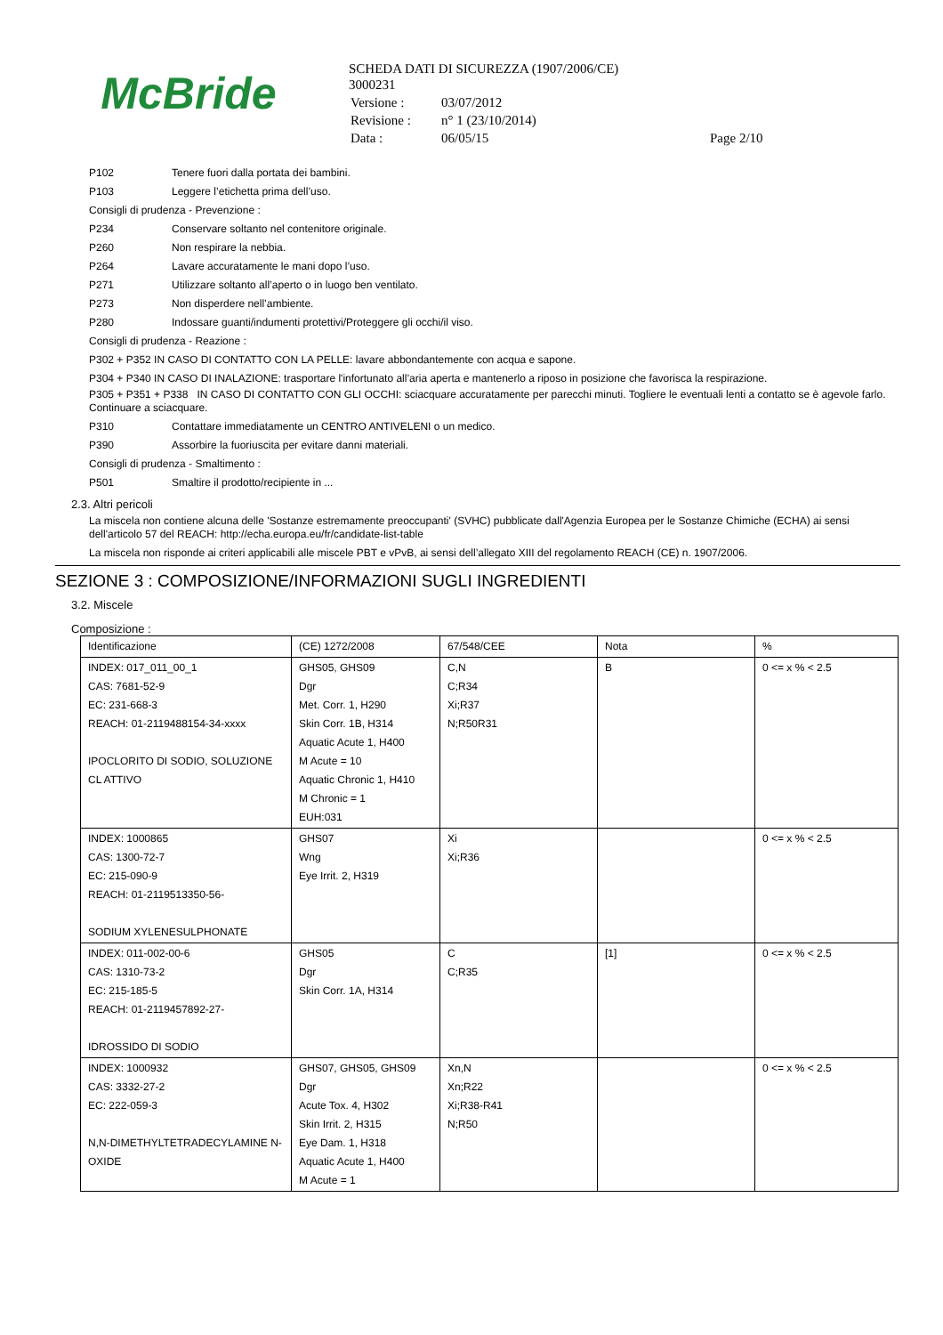McBride
SCHEDA DATI DI SICUREZZA (1907/2006/CE)
3000231
| Versione : | 03/07/2012 | |
| Revisione : | n° 1 (23/10/2014) | |
| Data : | 06/05/15 | Page 2/10 |
P102 Tenere fuori dalla portata dei bambini.
P103 Leggere l’etichetta prima dell’uso.
Consigli di prudenza - Prevenzione :
P234 Conservare soltanto nel contenitore originale.
P260 Non respirare la nebbia.
P264 Lavare accuratamente le mani dopo l’uso.
P271 Utilizzare soltanto all’aperto o in luogo ben ventilato.
P273 Non disperdere nell’ambiente.
P280 Indossare guanti/indumenti protettivi/Proteggere gli occhi/il viso.
Consigli di prudenza - Reazione :
P302 + P352 IN CASO DI CONTATTO CON LA PELLE: lavare abbondantemente con acqua e sapone.
P304 + P340 IN CASO DI INALAZIONE: trasportare l'infortunato all’aria aperta e mantenerlo a riposo in posizione che favorisca la respirazione.
P305 + P351 + P338 IN CASO DI CONTATTO CON GLI OCCHI: sciacquare accuratamente per parecchi minuti. Togliere le eventuali lenti a contatto se è agevole farlo. Continuare a sciacquare.
P310 Contattare immediatamente un CENTRO ANTIVELENI o un medico.
P390 Assorbire la fuoriuscita per evitare danni materiali.
Consigli di prudenza - Smaltimento :
P501 Smaltire il prodotto/recipiente in ...
2.3. Altri pericoli
La miscela non contiene alcuna delle 'Sostanze estremamente preoccupanti' (SVHC) pubblicate dall'Agenzia Europea per le Sostanze Chimiche (ECHA) ai sensi dell'articolo 57 del REACH: http://echa.europa.eu/fr/candidate-list-table
La miscela non risponde ai criteri applicabili alle miscele PBT e vPvB, ai sensi dell’allegato XIII del regolamento REACH (CE) n. 1907/2006.
SEZIONE 3 : COMPOSIZIONE/INFORMAZIONI SUGLI INGREDIENTI
3.2. Miscele
Composizione :
| Identificazione | (CE) 1272/2008 | 67/548/CEE | Nota | % |
| --- | --- | --- | --- | --- |
| INDEX: 017_011_00_1 CAS: 7681-52-9 EC: 231-668-3 REACH: 01-2119488154-34-xxxx IPOCLORITO DI SODIO, SOLUZIONE CL ATTIVO | GHS05, GHS09 Dgr Met. Corr. 1, H290 Skin Corr. 1B, H314 Aquatic Acute 1, H400 M Acute = 10 Aquatic Chronic 1, H410 M Chronic = 1 EUH:031 | C,N C;R34 Xi;R37 N;R50R31 | B | 0 <= x % < 2.5 |
| INDEX: 1000865 CAS: 1300-72-7 EC: 215-090-9 REACH: 01-2119513350-56- SODIUM XYLENESULPHONATE | GHS07 Wng Eye Irrit. 2, H319 | Xi Xi;R36 | | 0 <= x % < 2.5 |
| INDEX: 011-002-00-6 CAS: 1310-73-2 EC: 215-185-5 REACH: 01-2119457892-27- IDROSSIDO DI SODIO | GHS05 Dgr Skin Corr. 1A, H314 | C C;R35 | [1] | 0 <= x % < 2.5 |
| INDEX: 1000932 CAS: 3332-27-2 EC: 222-059-3 N,N-DIMETHYLTETRADECYLAMINE N-OXIDE | GHS07, GHS05, GHS09 Dgr Acute Tox. 4, H302 Skin Irrit. 2, H315 Eye Dam. 1, H318 Aquatic Acute 1, H400 M Acute = 1 | Xn,N Xn;R22 Xi;R38-R41 N;R50 | | 0 <= x % < 2.5 |